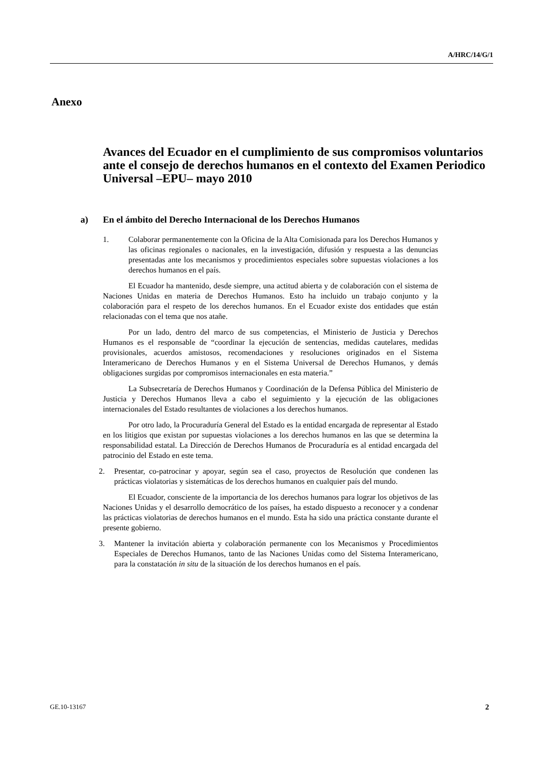A/HRC/14/G/1
Anexo
Avances del Ecuador en el cumplimiento de sus compromisos voluntarios ante el consejo de derechos humanos en el contexto del Examen Periodico Universal –EPU– mayo 2010
a) En el ámbito del Derecho Internacional de los Derechos Humanos
1. Colaborar permanentemente con la Oficina de la Alta Comisionada para los Derechos Humanos y las oficinas regionales o nacionales, en la investigación, difusión y respuesta a las denuncias presentadas ante los mecanismos y procedimientos especiales sobre supuestas violaciones a los derechos humanos en el país.
El Ecuador ha mantenido, desde siempre, una actitud abierta y de colaboración con el sistema de Naciones Unidas en materia de Derechos Humanos. Esto ha incluido un trabajo conjunto y la colaboración para el respeto de los derechos humanos. En el Ecuador existe dos entidades que están relacionadas con el tema que nos atañe.
Por un lado, dentro del marco de sus competencias, el Ministerio de Justicia y Derechos Humanos es el responsable de “coordinar la ejecución de sentencias, medidas cautelares, medidas provisionales, acuerdos amistosos, recomendaciones y resoluciones originados en el Sistema Interamericano de Derechos Humanos y en el Sistema Universal de Derechos Humanos, y demás obligaciones surgidas por compromisos internacionales en esta materia.”
La Subsecretaría de Derechos Humanos y Coordinación de la Defensa Pública del Ministerio de Justicia y Derechos Humanos lleva a cabo el seguimiento y la ejecución de las obligaciones internacionales del Estado resultantes de violaciones a los derechos humanos.
Por otro lado, la Procuraduría General del Estado es la entidad encargada de representar al Estado en los litigios que existan por supuestas violaciones a los derechos humanos en las que se determina la responsabilidad estatal. La Dirección de Derechos Humanos de Procuraduría es al entidad encargada del patrocinio del Estado en este tema.
2. Presentar, co-patrocinar y apoyar, según sea el caso, proyectos de Resolución que condenen las prácticas violatorias y sistemáticas de los derechos humanos en cualquier país del mundo.
El Ecuador, consciente de la importancia de los derechos humanos para lograr los objetivos de las Naciones Unidas y el desarrollo democrático de los países, ha estado dispuesto a reconocer y a condenar las prácticas violatorias de derechos humanos en el mundo. Esta ha sido una práctica constante durante el presente gobierno.
3. Mantener la invitación abierta y colaboración permanente con los Mecanismos y Procedimientos Especiales de Derechos Humanos, tanto de las Naciones Unidas como del Sistema Interamericano, para la constatación in situ de la situación de los derechos humanos en el país.
GE.10-13167 2